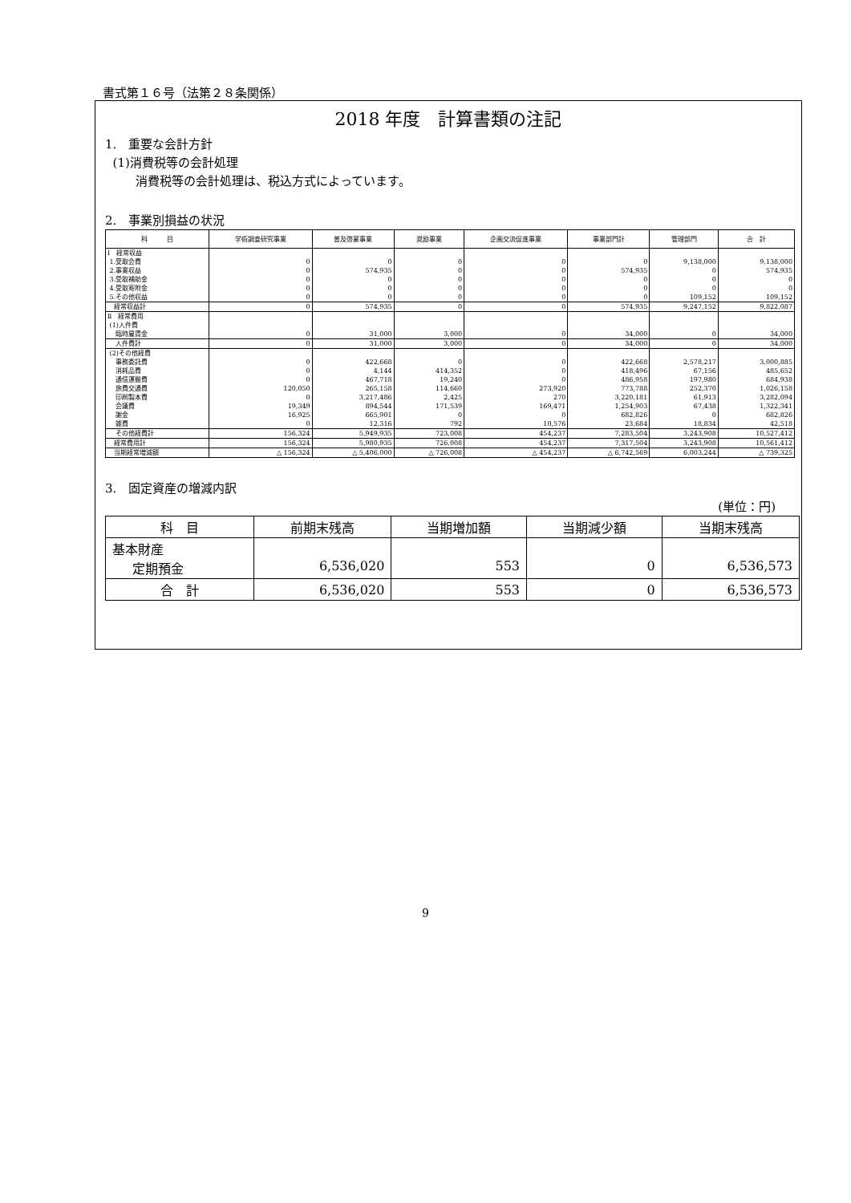書式第１６号（法第２８条関係）
2018 年度　計算書類の注記
1.　重要な会計方針
(1)消費税等の会計処理
消費税等の会計処理は、税込方式によっています。
2.　事業別損益の状況
| 科 目 | 学術調査研究事業 | 普及啓蒙事業 | 奨励事業 | 企画交流促進事業 | 事業部門計 | 管理部門 | 合 計 |
| --- | --- | --- | --- | --- | --- | --- | --- |
| Ⅰ 経常収益 | | | | | | | |
| 1.受取会費 | 0 | 0 | 0 | 0 | 0 | 9,138,000 | 9,138,000 |
| 2.事業収益 | 0 | 574,935 | 0 | 0 | 574,935 | 0 | 574,935 |
| 3.受取補助金 | 0 | 0 | 0 | 0 | 0 | 0 | 0 |
| 4.受取寄附金 | 0 | 0 | 0 | 0 | 0 | 0 | 0 |
| 5.その他収益 | 0 | 0 | 0 | 0 | 0 | 109,152 | 109,152 |
| 経常収益計 | 0 | 574,935 | 0 | 0 | 574,935 | 9,247,152 | 9,822,087 |
| Ⅱ 経常費用 | | | | | | | |
| (1)人件費 | | | | | | | |
| 臨時雇賃金 | 0 | 31,000 | 3,000 | 0 | 34,000 | 0 | 34,000 |
| 人件費計 | 0 | 31,000 | 3,000 | 0 | 34,000 | 0 | 34,000 |
| (2)その他経費 | | | | | | | |
| 事務委託費 | 0 | 422,668 | 0 | 0 | 422,668 | 2,578,217 | 3,000,885 |
| 消耗品費 | 0 | 4,144 | 414,352 | 0 | 418,496 | 67,156 | 485,652 |
| 通信運搬費 | 0 | 467,718 | 19,240 | 0 | 486,958 | 197,980 | 684,938 |
| 旅費交通費 | 120,050 | 265,158 | 114,660 | 273,920 | 773,788 | 252,370 | 1,026,158 |
| 印刷製本費 | 0 | 3,217,486 | 2,425 | 270 | 3,220,181 | 61,913 | 3,282,094 |
| 会議費 | 19,349 | 894,544 | 171,539 | 169,471 | 1,254,903 | 67,438 | 1,322,341 |
| 謝金 | 16,925 | 665,901 | 0 | 0 | 682,826 | 0 | 682,826 |
| 雑費 | 0 | 12,316 | 792 | 10,576 | 23,684 | 18,834 | 42,518 |
| その他経費計 | 156,324 | 5,949,935 | 723,008 | 454,237 | 7,283,504 | 3,243,908 | 10,527,412 |
| 経常費用計 | 156,324 | 5,980,935 | 726,008 | 454,237 | 7,317,504 | 3,243,908 | 10,561,412 |
| 当期経常増減額 | △ 156,324 | △ 5,406,000 | △ 726,008 | △ 454,237 | △ 6,742,569 | 6,003,244 | △ 739,325 |
3.　固定資産の増減内訳
(単位：円)
| 科 目 | 前期末残高 | 当期増加額 | 当期減少額 | 当期末残高 |
| --- | --- | --- | --- | --- |
| 基本財産 定期預金 | 6,536,020 | 553 | 0 | 6,536,573 |
| 合 計 | 6,536,020 | 553 | 0 | 6,536,573 |
9